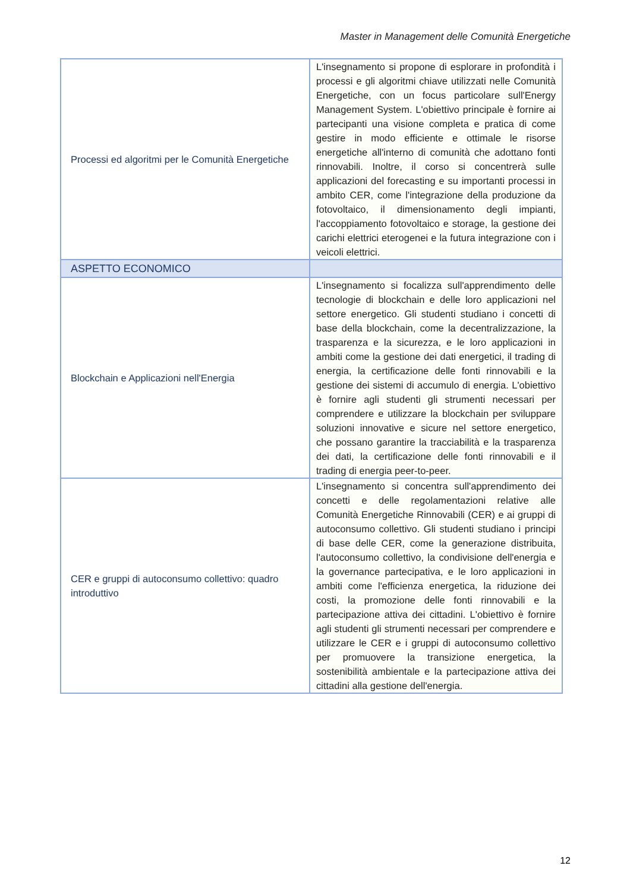Master in Management delle Comunità Energetiche
| Processi ed algoritmi per le Comunità Energetiche | L'insegnamento si propone di esplorare in profondità i processi e gli algoritmi chiave utilizzati nelle Comunità Energetiche, con un focus particolare sull'Energy Management System. L'obiettivo principale è fornire ai partecipanti una visione completa e pratica di come gestire in modo efficiente e ottimale le risorse energetiche all'interno di comunità che adottano fonti rinnovabili. Inoltre, il corso si concentrerà sulle applicazioni del forecasting e su importanti processi in ambito CER, come l'integrazione della produzione da fotovoltaico, il dimensionamento degli impianti, l'accoppiamento fotovoltaico e storage, la gestione dei carichi elettrici eterogenei e la futura integrazione con i veicoli elettrici. |
| ASPETTO ECONOMICO | |
| Blockchain e Applicazioni nell'Energia | L'insegnamento si focalizza sull'apprendimento delle tecnologie di blockchain e delle loro applicazioni nel settore energetico. Gli studenti studiano i concetti di base della blockchain, come la decentralizzazione, la trasparenza e la sicurezza, e le loro applicazioni in ambiti come la gestione dei dati energetici, il trading di energia, la certificazione delle fonti rinnovabili e la gestione dei sistemi di accumulo di energia. L'obiettivo è fornire agli studenti gli strumenti necessari per comprendere e utilizzare la blockchain per sviluppare soluzioni innovative e sicure nel settore energetico, che possano garantire la tracciabilità e la trasparenza dei dati, la certificazione delle fonti rinnovabili e il trading di energia peer-to-peer. |
| CER e gruppi di autoconsumo collettivo: quadro introduttivo | L'insegnamento si concentra sull'apprendimento dei concetti e delle regolamentazioni relative alle Comunità Energetiche Rinnovabili (CER) e ai gruppi di autoconsumo collettivo. Gli studenti studiano i principi di base delle CER, come la generazione distribuita, l'autoconsumo collettivo, la condivisione dell'energia e la governance partecipativa, e le loro applicazioni in ambiti come l'efficienza energetica, la riduzione dei costi, la promozione delle fonti rinnovabili e la partecipazione attiva dei cittadini. L'obiettivo è fornire agli studenti gli strumenti necessari per comprendere e utilizzare le CER e i gruppi di autoconsumo collettivo per promuovere la transizione energetica, la sostenibilità ambientale e la partecipazione attiva dei cittadini alla gestione dell'energia. |
12